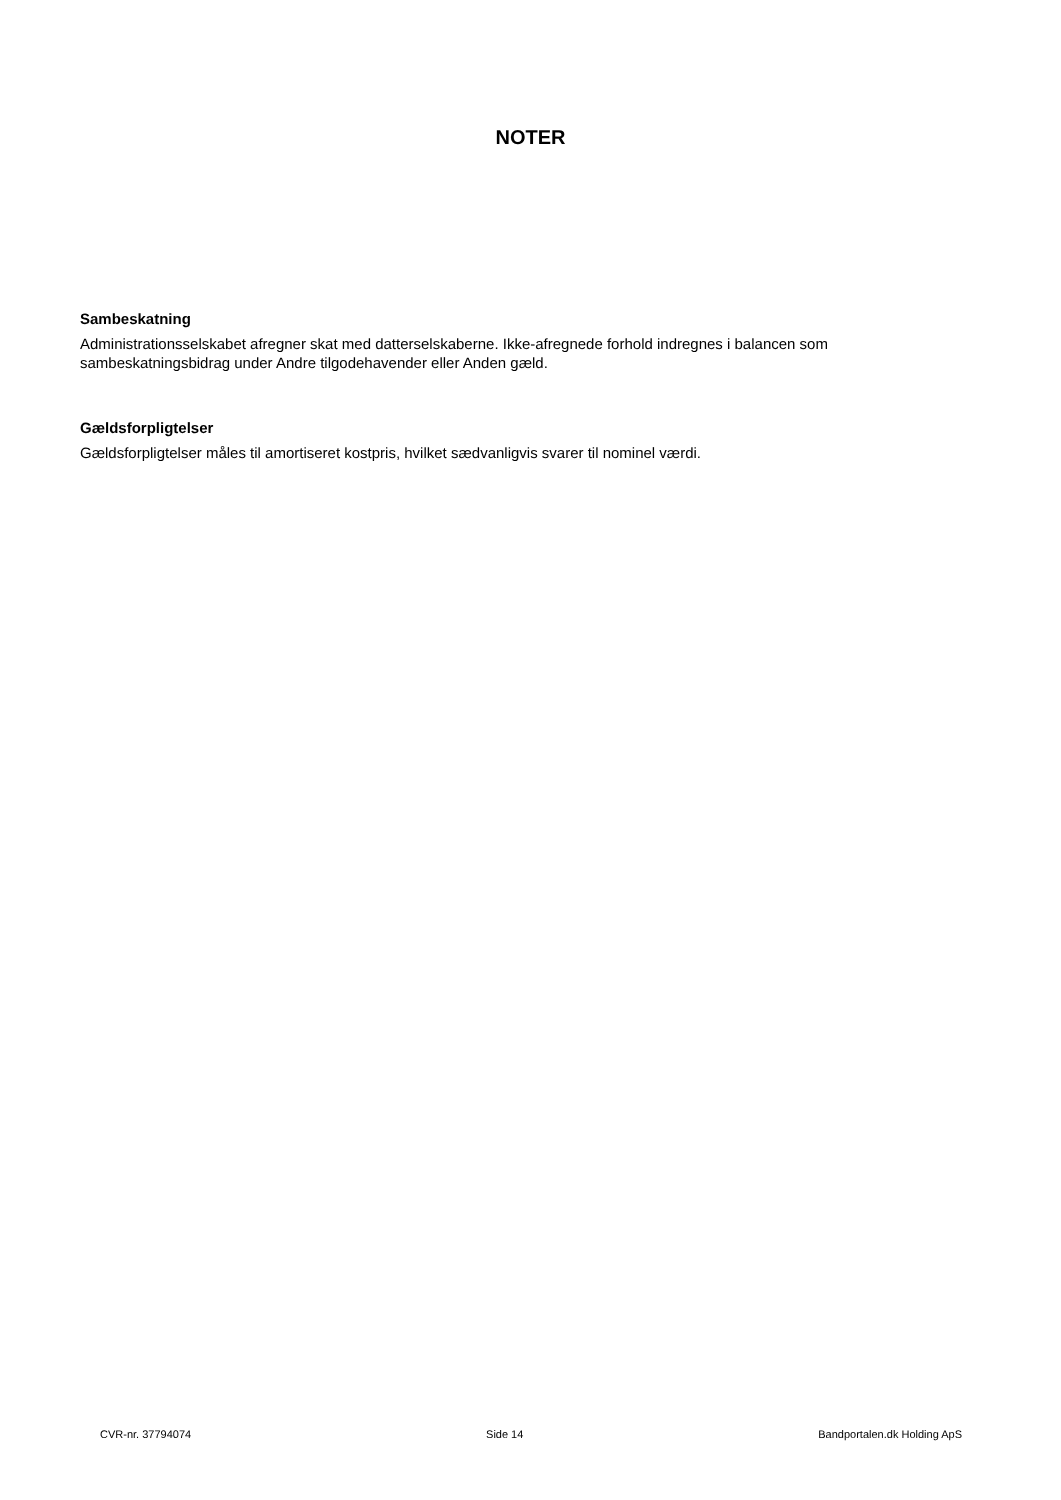NOTER
Sambeskatning
Administrationsselskabet afregner skat med datterselskaberne. Ikke-afregnede forhold indregnes i balancen som sambeskatningsbidrag under Andre tilgodehavender eller Anden gæld.
Gældsforpligtelser
Gældsforpligtelser måles til amortiseret kostpris, hvilket sædvanligvis svarer til nominel værdi.
CVR-nr. 37794074 Side 14 Bandportalen.dk Holding ApS